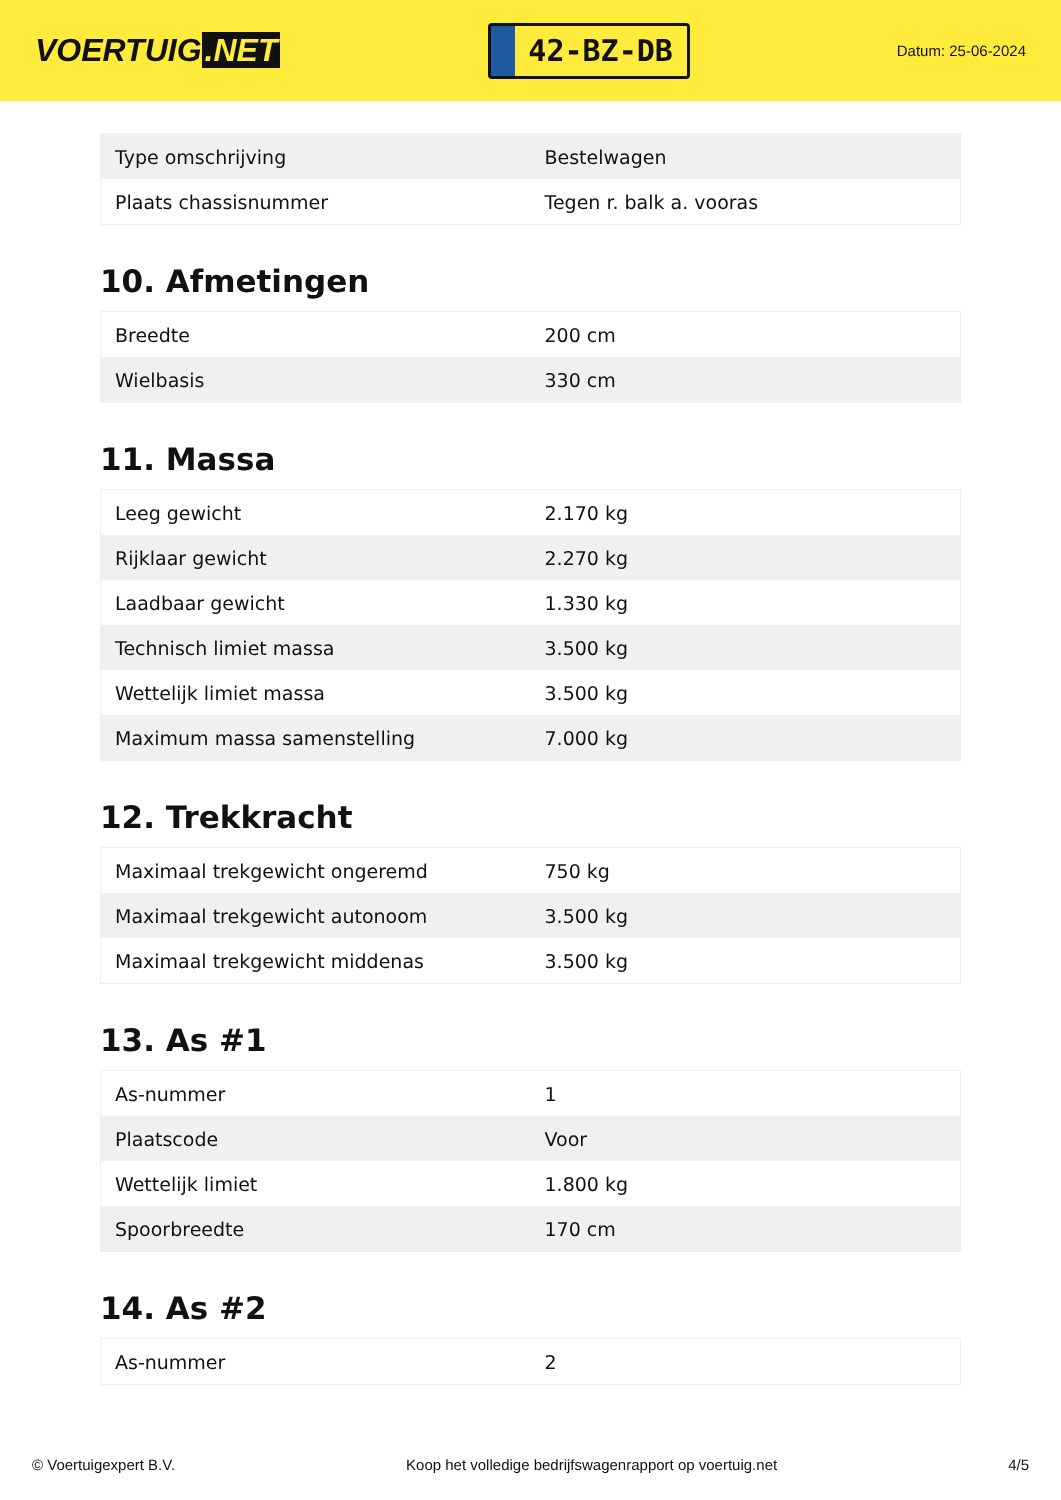VOERTUIG.NET
42-BZ-DB
Datum: 25-06-2024
| Type omschrijving | Bestelwagen |
| Plaats chassisnummer | Tegen r. balk a. vooras |
10. Afmetingen
| Breedte | 200 cm |
| Wielbasis | 330 cm |
11. Massa
| Leeg gewicht | 2.170 kg |
| Rijklaar gewicht | 2.270 kg |
| Laadbaar gewicht | 1.330 kg |
| Technisch limiet massa | 3.500 kg |
| Wettelijk limiet massa | 3.500 kg |
| Maximum massa samenstelling | 7.000 kg |
12. Trekkracht
| Maximaal trekgewicht ongeremd | 750 kg |
| Maximaal trekgewicht autonoom | 3.500 kg |
| Maximaal trekgewicht middenas | 3.500 kg |
13. As #1
| As-nummer | 1 |
| Plaatscode | Voor |
| Wettelijk limiet | 1.800 kg |
| Spoorbreedte | 170 cm |
14. As #2
| As-nummer | 2 |
© Voertuigexpert B.V. Koop het volledige bedrijfswagenrapport op voertuig.net 4/5